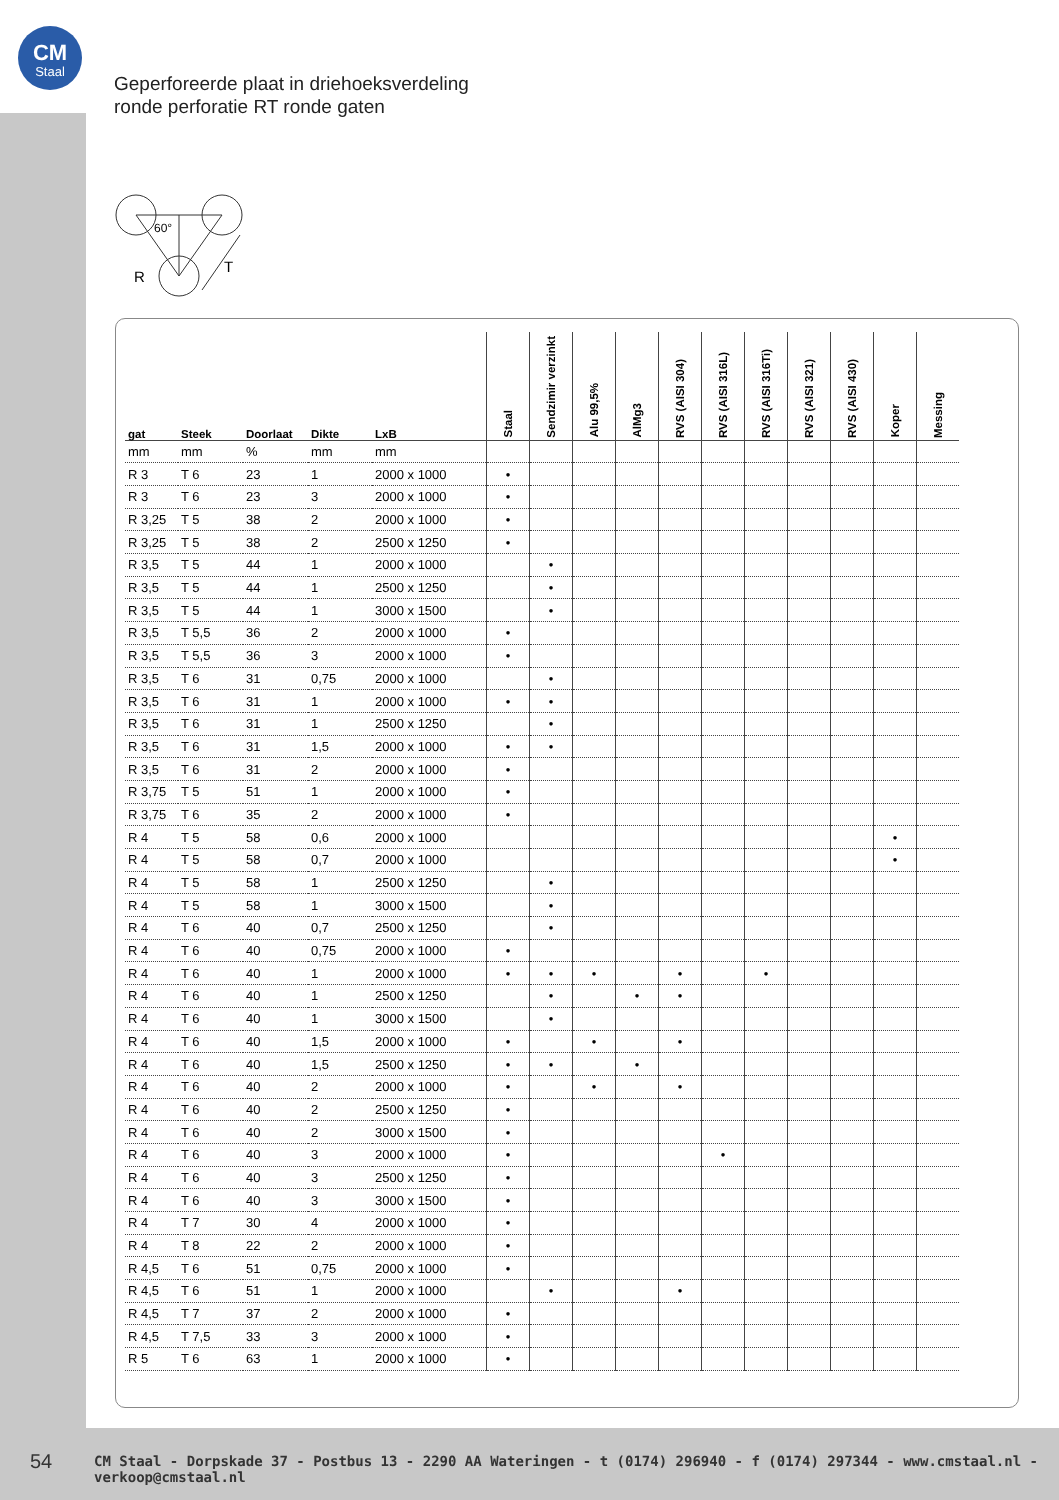CM
Staal
Geperforeerde plaat in driehoeksverdeling
ronde perforatie RT ronde gaten
60°
R
T
| gat | Steek | Doorlaat | Dikte | LxB | Staal | Sendzimir verzinkt | Alu 99,5% | AlMg3 | RVS (AISI 304) | RVS (AISI 316L) | RVS (AISI 316Ti) | RVS (AISI 321) | RVS (AISI 430) | Koper | Messing |
| --- | --- | --- | --- | --- | --- | --- | --- | --- | --- | --- | --- | --- | --- | --- | --- |
| mm | mm | % | mm | mm | | | | | | | | | | | |
| R 3 | T 6 | 23 | 1 | 2000 x 1000 | • | | | | | | | | | | |
| R 3 | T 6 | 23 | 3 | 2000 x 1000 | • | | | | | | | | | | |
| R 3,25 | T 5 | 38 | 2 | 2000 x 1000 | • | | | | | | | | | | |
| R 3,25 | T 5 | 38 | 2 | 2500 x 1250 | • | | | | | | | | | | |
| R 3,5 | T 5 | 44 | 1 | 2000 x 1000 | | • | | | | | | | | | |
| R 3,5 | T 5 | 44 | 1 | 2500 x 1250 | | • | | | | | | | | | |
| R 3,5 | T 5 | 44 | 1 | 3000 x 1500 | | • | | | | | | | | | |
| R 3,5 | T 5,5 | 36 | 2 | 2000 x 1000 | • | | | | | | | | | | |
| R 3,5 | T 5,5 | 36 | 3 | 2000 x 1000 | • | | | | | | | | | | |
| R 3,5 | T 6 | 31 | 0,75 | 2000 x 1000 | | • | | | | | | | | | |
| R 3,5 | T 6 | 31 | 1 | 2000 x 1000 | • | • | | | | | | | | | |
| R 3,5 | T 6 | 31 | 1 | 2500 x 1250 | | • | | | | | | | | | |
| R 3,5 | T 6 | 31 | 1,5 | 2000 x 1000 | • | • | | | | | | | | | |
| R 3,5 | T 6 | 31 | 2 | 2000 x 1000 | • | | | | | | | | | | |
| R 3,75 | T 5 | 51 | 1 | 2000 x 1000 | • | | | | | | | | | | |
| R 3,75 | T 6 | 35 | 2 | 2000 x 1000 | • | | | | | | | | | | |
| R 4 | T 5 | 58 | 0,6 | 2000 x 1000 | | | | | | | | | | • | |
| R 4 | T 5 | 58 | 0,7 | 2000 x 1000 | | | | | | | | | | • | |
| R 4 | T 5 | 58 | 1 | 2500 x 1250 | | • | | | | | | | | | |
| R 4 | T 5 | 58 | 1 | 3000 x 1500 | | • | | | | | | | | | |
| R 4 | T 6 | 40 | 0,7 | 2500 x 1250 | | • | | | | | | | | | |
| R 4 | T 6 | 40 | 0,75 | 2000 x 1000 | • | | | | | | | | | | |
| R 4 | T 6 | 40 | 1 | 2000 x 1000 | • | • | • | | • | | • | | | | |
| R 4 | T 6 | 40 | 1 | 2500 x 1250 | | • | | • | • | | | | | | |
| R 4 | T 6 | 40 | 1 | 3000 x 1500 | | • | | | | | | | | | |
| R 4 | T 6 | 40 | 1,5 | 2000 x 1000 | • | | • | | • | | | | | | |
| R 4 | T 6 | 40 | 1,5 | 2500 x 1250 | • | • | | • | | | | | | | |
| R 4 | T 6 | 40 | 2 | 2000 x 1000 | • | | • | | • | | | | | | |
| R 4 | T 6 | 40 | 2 | 2500 x 1250 | • | | | | | | | | | | |
| R 4 | T 6 | 40 | 2 | 3000 x 1500 | • | | | | | | | | | | |
| R 4 | T 6 | 40 | 3 | 2000 x 1000 | • | | | | | • | | | | | |
| R 4 | T 6 | 40 | 3 | 2500 x 1250 | • | | | | | | | | | | |
| R 4 | T 6 | 40 | 3 | 3000 x 1500 | • | | | | | | | | | | |
| R 4 | T 7 | 30 | 4 | 2000 x 1000 | • | | | | | | | | | | |
| R 4 | T 8 | 22 | 2 | 2000 x 1000 | • | | | | | | | | | | |
| R 4,5 | T 6 | 51 | 0,75 | 2000 x 1000 | • | | | | | | | | | | |
| R 4,5 | T 6 | 51 | 1 | 2000 x 1000 | | • | | | • | | | | | | |
| R 4,5 | T 7 | 37 | 2 | 2000 x 1000 | • | | | | | | | | | | |
| R 4,5 | T 7,5 | 33 | 3 | 2000 x 1000 | • | | | | | | | | | | |
| R 5 | T 6 | 63 | 1 | 2000 x 1000 | • | | | | | | | | | | |
54
CM Staal - Dorpskade 37 - Postbus 13 - 2290 AA Wateringen - t (0174) 296940 - f (0174) 297344 - www.cmstaal.nl - verkoop@cmstaal.nl